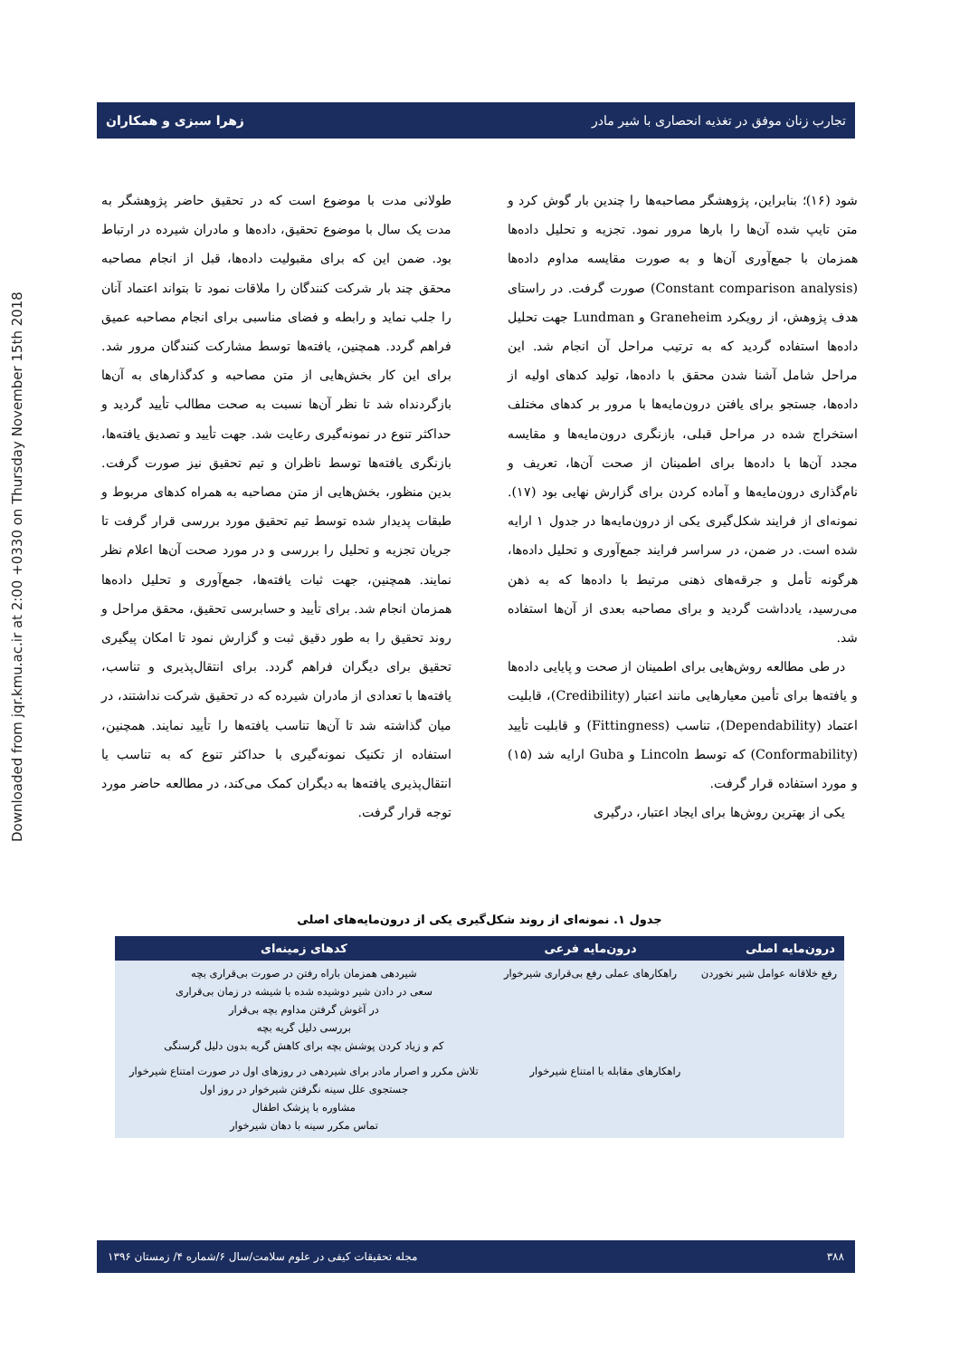Downloaded from jqr.kmu.ac.ir at 2:00 +0330 on Thursday November 15th 2018
تجارب زنان موفق در تغذیه انحصاری با شیر مادر زهرا سبزی و همکاران
شود (۱۶)؛ بنابراین، پژوهشگر مصاحبه‌ها را چندین بار گوش کرد و متن تایپ شده آن‌ها را بارها مرور نمود. تجزیه و تحلیل داده‌ها همزمان با جمع‌آوری آن‌ها و به صورت مقایسه مداوم داده‌ها (Constant comparison analysis) صورت گرفت. در راستای هدف پژوهش، از رویکرد Graneheim و Lundman جهت تحلیل داده‌ها استفاده گردید که به ترتیب مراحل آن انجام شد. این مراحل شامل آشنا شدن محقق با داده‌ها، تولید کدهای اولیه از داده‌ها، جستجو برای یافتن درون‌مایه‌ها با مرور بر کدهای مختلف استخراج شده در مراحل قبلی، بازنگری درون‌مایه‌ها و مقایسه مجدد آن‌ها با داده‌ها برای اطمینان از صحت آن‌ها، تعریف و نام‌گذاری درون‌مایه‌ها و آماده کردن برای گزارش نهایی بود (۱۷). نمونه‌ای از فرایند شکل‌گیری یکی از درون‌مایه‌ها در جدول ۱ ارایه شده است. در ضمن، در سراسر فرایند جمع‌آوری و تحلیل داده‌ها، هرگونه تأمل و جرقه‌های ذهنی مرتبط با داده‌ها که به ذهن می‌رسید، یادداشت گردید و برای مصاحبه بعدی از آن‌ها استفاده شد.
در طی مطالعه روش‌هایی برای اطمینان از صحت و پایایی داده‌ها و یافته‌ها برای تأمین معیارهایی مانند اعتبار (Credibility)، قابلیت اعتماد (Dependability)، تناسب (Fittingness) و قابلیت تأیید (Conformability) که توسط Lincoln و Guba ارایه شد (۱۵) و مورد استفاده قرار گرفت.
یکی از بهترین روش‌ها برای ایجاد اعتبار، درگیری
طولانی مدت با موضوع است که در تحقیق حاضر پژوهشگر به مدت یک سال با موضوع تحقیق، داده‌ها و مادران شیرده در ارتباط بود. ضمن این که برای مقبولیت داده‌ها، قبل از انجام مصاحبه محقق چند بار شرکت کنندگان را ملاقات نمود تا بتواند اعتماد آنان را جلب نماید و رابطه و فضای مناسبی برای انجام مصاحبه عمیق فراهم گردد. همچنین، یافته‌ها توسط مشارکت کنندگان مرور شد. برای این کار بخش‌هایی از متن مصاحبه و کدگذارهای به آن‌ها بازگردنداه شد تا نظر آن‌ها نسبت به صحت مطالب تأیید گردید و حداکثر تنوع در نمونه‌گیری رعایت شد. جهت تأیید و تصدیق یافته‌ها، بازنگری یافته‌ها توسط ناظران و تیم تحقیق نیز صورت گرفت. بدین منظور، بخش‌هایی از متن مصاحبه به همراه کدهای مربوط و طبقات پدیدار شده توسط تیم تحقیق مورد بررسی قرار گرفت تا جریان تجزیه و تحلیل را بررسی و در مورد صحت آن‌ها اعلام نظر نمایند. همچنین، جهت ثبات یافته‌ها، جمع‌آوری و تحلیل داده‌ها همزمان انجام شد. برای تأیید و حسابرسی تحقیق، محقق مراحل و روند تحقیق را به طور دقیق ثبت و گزارش نمود تا امکان پیگیری تحقیق برای دیگران فراهم گردد. برای انتقال‌پذیری و تناسب، یافته‌ها با تعدادی از مادران شیرده که در تحقیق شرکت نداشتند، در میان گذاشته شد تا آن‌ها تناسب یافته‌ها را تأیید نمایند. همچنین، استفاده از تکنیک نمونه‌گیری با حداکثر تنوع که به تناسب یا انتقال‌پذیری یافته‌ها به دیگران کمک می‌کند، در مطالعه حاضر مورد توجه قرار گرفت.
جدول ۱. نمونه‌ای از روند شکل‌گیری یکی از درون‌مایه‌های اصلی
| درون‌مایه اصلی | درون‌مایه فرعی | کدهای زمینه‌ای |
| --- | --- | --- |
| رفع خلاقانه عوامل شیر نخوردن | راهکارهای عملی رفع بی‌قراری شیرخوار | شیردهی همزمان باراه رفتن در صورت بی‌قراری بچه سعی در دادن شیر دوشیده شده با شیشه در زمان بی‌قراری در آغوش گرفتن مداوم بچه بی‌قرار بررسی دلیل گریه بچه کم و زیاد کردن پوشش بچه برای کاهش گریه بدون دلیل گرسنگی |
| | راهکارهای مقابله با امتناع شیرخوار | تلاش مکرر و اصرار مادر برای شیردهی در روزهای اول در صورت امتناع شیرخوار جستجوی علل سینه نگرفتن شیرخوار در روز اول مشاوره با پزشک اطفال تماس مکرر سینه با دهان شیرخوار |
۳۸۸ مجله تحقیقات کیفی در علوم سلامت/سال ۶/شماره ۴/ زمستان ۱۳۹۶